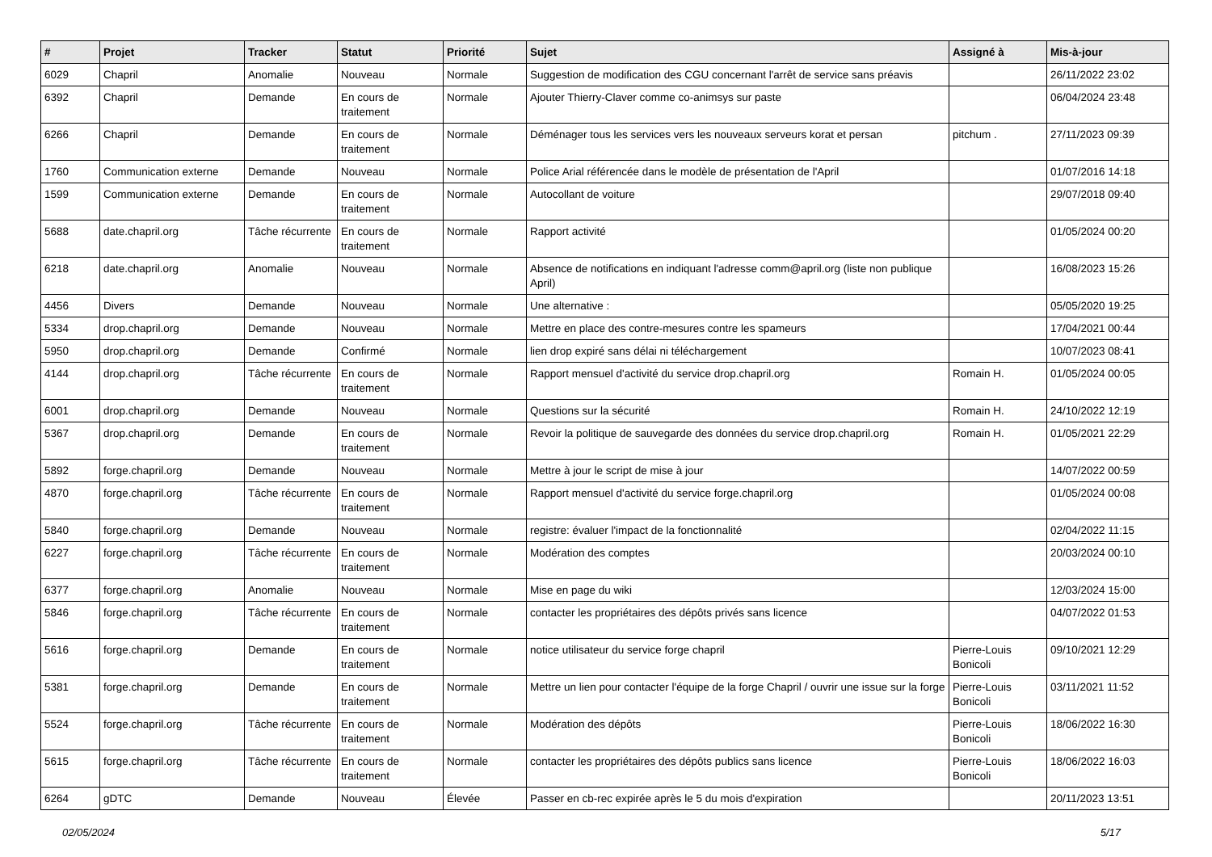| # | Projet | Tracker | Statut | Priorité | Sujet | Assigné à | Mis-à-jour |
| --- | --- | --- | --- | --- | --- | --- | --- |
| 6029 | Chapril | Anomalie | Nouveau | Normale | Suggestion de modification des CGU concernant l'arrêt de service sans préavis | | 26/11/2022 23:02 |
| 6392 | Chapril | Demande | En cours de traitement | Normale | Ajouter Thierry-Claver comme co-animsys sur paste | | 06/04/2024 23:48 |
| 6266 | Chapril | Demande | En cours de traitement | Normale | Déménager tous les services vers les nouveaux serveurs korat et persan | pitchum . | 27/11/2023 09:39 |
| 1760 | Communication externe | Demande | Nouveau | Normale | Police Arial référencée dans le modèle de présentation de l'April | | 01/07/2016 14:18 |
| 1599 | Communication externe | Demande | En cours de traitement | Normale | Autocollant de voiture | | 29/07/2018 09:40 |
| 5688 | date.chapril.org | Tâche récurrente | En cours de traitement | Normale | Rapport activité | | 01/05/2024 00:20 |
| 6218 | date.chapril.org | Anomalie | Nouveau | Normale | Absence de notifications en indiquant l'adresse comm@april.org (liste non publique April) | | 16/08/2023 15:26 |
| 4456 | Divers | Demande | Nouveau | Normale | Une alternative : | | 05/05/2020 19:25 |
| 5334 | drop.chapril.org | Demande | Nouveau | Normale | Mettre en place des contre-mesures contre les spameurs | | 17/04/2021 00:44 |
| 5950 | drop.chapril.org | Demande | Confirmé | Normale | lien drop expiré sans délai ni téléchargement | | 10/07/2023 08:41 |
| 4144 | drop.chapril.org | Tâche récurrente | En cours de traitement | Normale | Rapport mensuel d'activité du service drop.chapril.org | Romain H. | 01/05/2024 00:05 |
| 6001 | drop.chapril.org | Demande | Nouveau | Normale | Questions sur la sécurité | Romain H. | 24/10/2022 12:19 |
| 5367 | drop.chapril.org | Demande | En cours de traitement | Normale | Revoir la politique de sauvegarde des données du service drop.chapril.org | Romain H. | 01/05/2021 22:29 |
| 5892 | forge.chapril.org | Demande | Nouveau | Normale | Mettre à jour le script de mise à jour | | 14/07/2022 00:59 |
| 4870 | forge.chapril.org | Tâche récurrente | En cours de traitement | Normale | Rapport mensuel d'activité du service forge.chapril.org | | 01/05/2024 00:08 |
| 5840 | forge.chapril.org | Demande | Nouveau | Normale | registre: évaluer l'impact de la fonctionnalité | | 02/04/2022 11:15 |
| 6227 | forge.chapril.org | Tâche récurrente | En cours de traitement | Normale | Modération des comptes | | 20/03/2024 00:10 |
| 6377 | forge.chapril.org | Anomalie | Nouveau | Normale | Mise en page du wiki | | 12/03/2024 15:00 |
| 5846 | forge.chapril.org | Tâche récurrente | En cours de traitement | Normale | contacter les propriétaires des dépôts privés sans licence | | 04/07/2022 01:53 |
| 5616 | forge.chapril.org | Demande | En cours de traitement | Normale | notice utilisateur du service forge chapril | Pierre-Louis Bonicoli | 09/10/2021 12:29 |
| 5381 | forge.chapril.org | Demande | En cours de traitement | Normale | Mettre un lien pour contacter l'équipe de la forge Chapril / ouvrir une issue sur la forge | Pierre-Louis Bonicoli | 03/11/2021 11:52 |
| 5524 | forge.chapril.org | Tâche récurrente | En cours de traitement | Normale | Modération des dépôts | Pierre-Louis Bonicoli | 18/06/2022 16:30 |
| 5615 | forge.chapril.org | Tâche récurrente | En cours de traitement | Normale | contacter les propriétaires des dépôts publics sans licence | Pierre-Louis Bonicoli | 18/06/2022 16:03 |
| 6264 | gDTC | Demande | Nouveau | Élevée | Passer en cb-rec expirée après le 5 du mois d'expiration | | 20/11/2023 13:51 |
02/05/2024 5/17